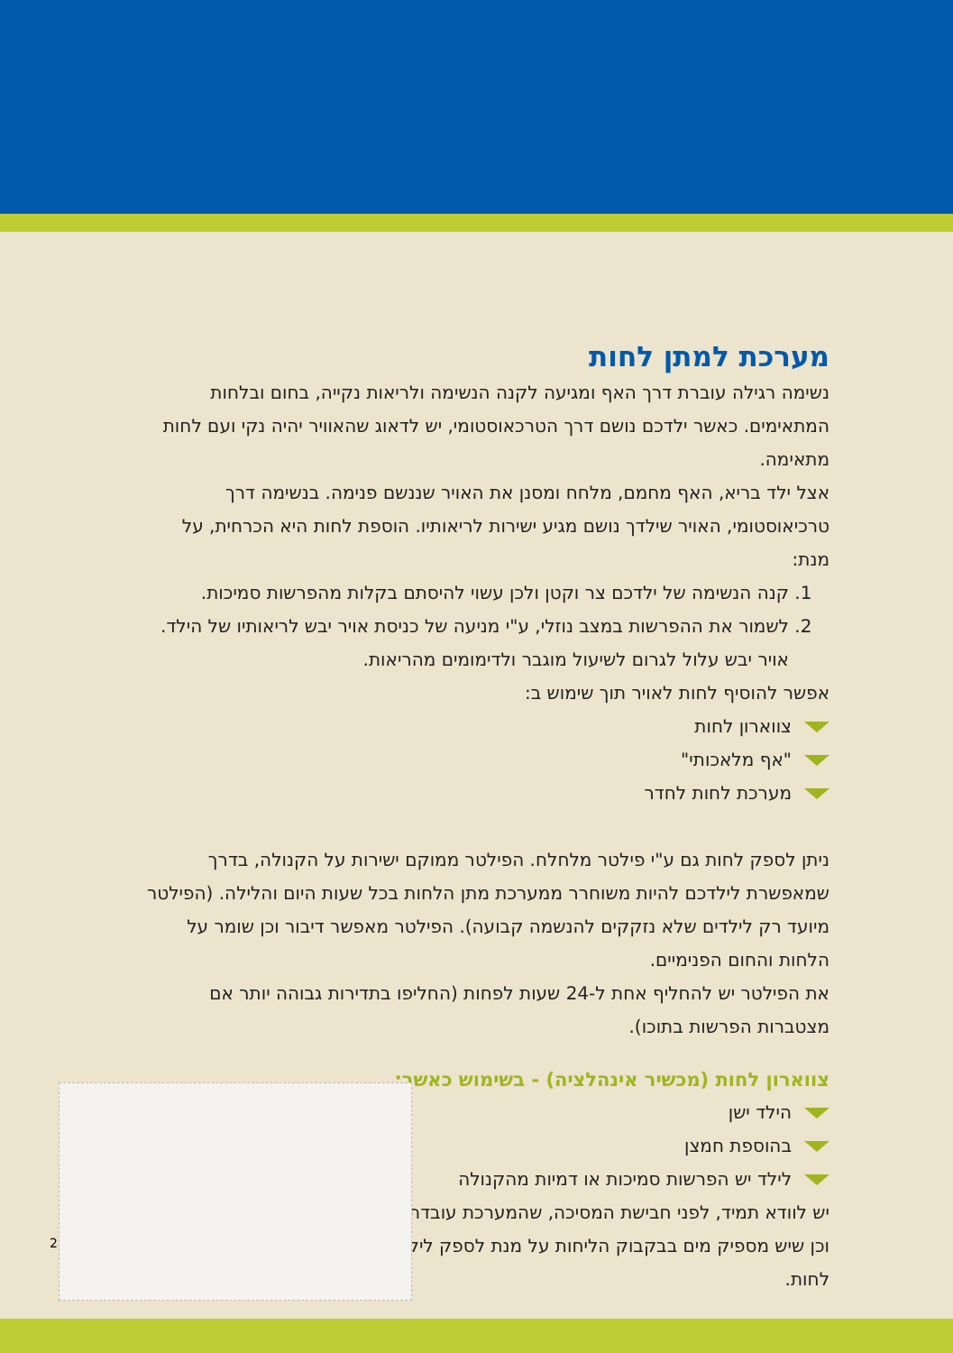מערכת למתן לחות
נשימה רגילה עוברת דרך האף ומגיעה לקנה הנשימה ולריאות נקייה, בחום ובלחות המתאימים. כאשר ילדכם נושם דרך הטרכאוסטומי, יש לדאוג שהאוויר יהיה נקי ועם לחות מתאימה.
אצל ילד בריא, האף מחמם, מלחח ומסנן את האויר שננשם פנימה. בנשימה דרך טרכיאוסטומי, האויר שילדך נושם מגיע ישירות לריאותיו. הוספת לחות היא הכרחית, על מנת:
1. קנה הנשימה של ילדכם צר וקטן ולכן עשוי להיסתם בקלות מהפרשות סמיכות.
2. לשמור את ההפרשות במצב נוזלי, ע"י מניעה של כניסת אויר יבש לריאותיו של הילד. אויר יבש עלול לגרום לשיעול מוגבר ולדימומים מהריאות.
אפשר להוסיף לחות לאויר תוך שימוש ב:
צווארון לחות
"אף מלאכותי"
מערכת לחות לחדר
ניתן לספק לחות גם ע"י פילטר מלחלח. הפילטר ממוקם ישירות על הקנולה, בדרך שמאפשרת לילדכם להיות משוחרר ממערכת מתן הלחות בכל שעות היום והלילה. (הפילטר מיועד רק לילדים שלא נזקקים להנשמה קבועה). הפילטר מאפשר דיבור וכן שומר על הלחות והחום הפנימיים.
את הפילטר יש להחליף אחת ל-24 שעות לפחות (החליפו בתדירות גבוהה יותר אם מצטברות הפרשות בתוכו).
צווארון לחות (מכשיר אינהלציה) - בשימוש כאשר:
הילד ישן
בהוספת חמצן
לילד יש הפרשות סמיכות או דמיות מהקנולה
יש לוודא תמיד, לפני חבישת המסיכה, שהמערכת עובדת וכן שיש מספיק מים בבקבוק הליחות על מנת לספק לילד לחות.
2